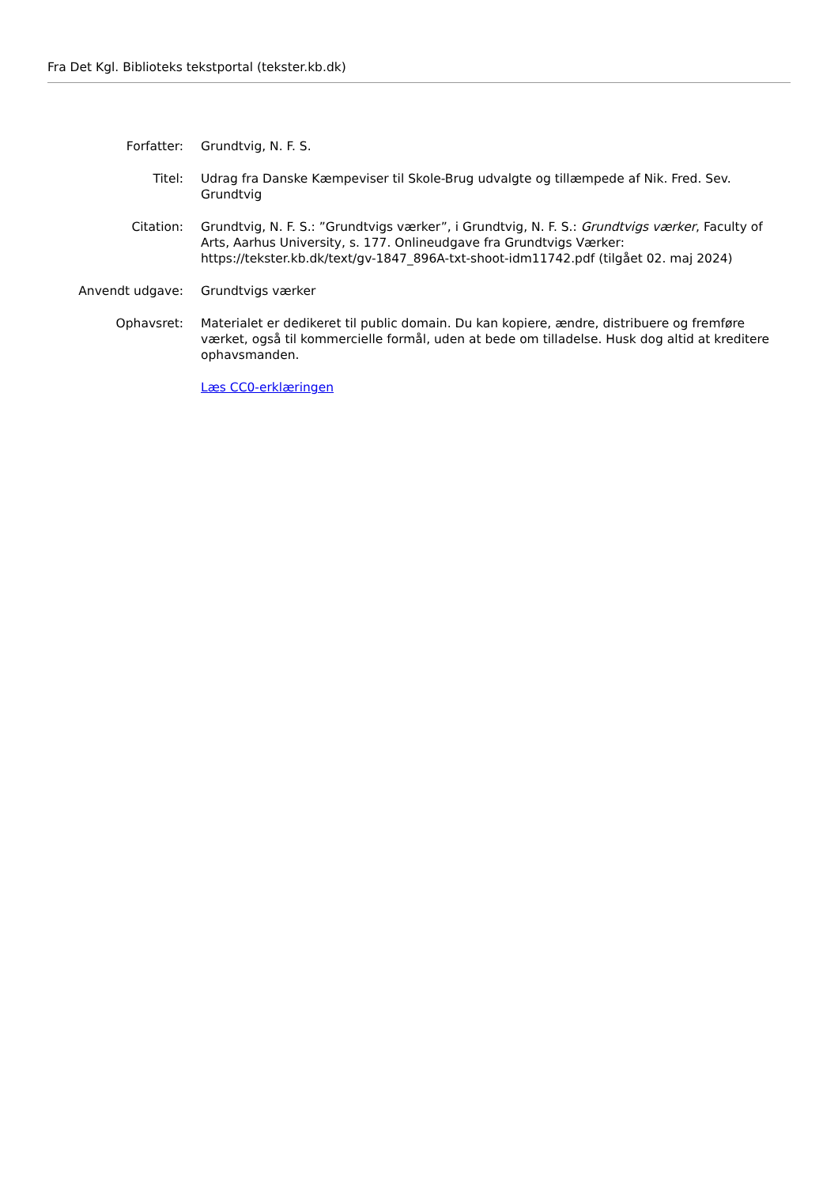Fra Det Kgl. Biblioteks tekstportal (tekster.kb.dk)
Forfatter: Grundtvig, N. F. S.
Titel: Udrag fra Danske Kæmpeviser til Skole-Brug udvalgte og tillæmpede af Nik. Fred. Sev. Grundtvig
Citation: Grundtvig, N. F. S.: ”Grundtvigs værker”, i Grundtvig, N. F. S.: Grundtvigs værker, Faculty of Arts, Aarhus University, s. 177. Onlineudgave fra Grundtvigs Værker: https://tekster.kb.dk/text/gv-1847_896A-txt-shoot-idm11742.pdf (tilgået 02. maj 2024)
Anvendt udgave: Grundtvigs værker
Ophavsret: Materialet er dedikeret til public domain. Du kan kopiere, ændre, distribuere og fremføre værket, også til kommercielle formål, uden at bede om tilladelse. Husk dog altid at kreditere ophavsmanden.
Læs CC0-erklæringen